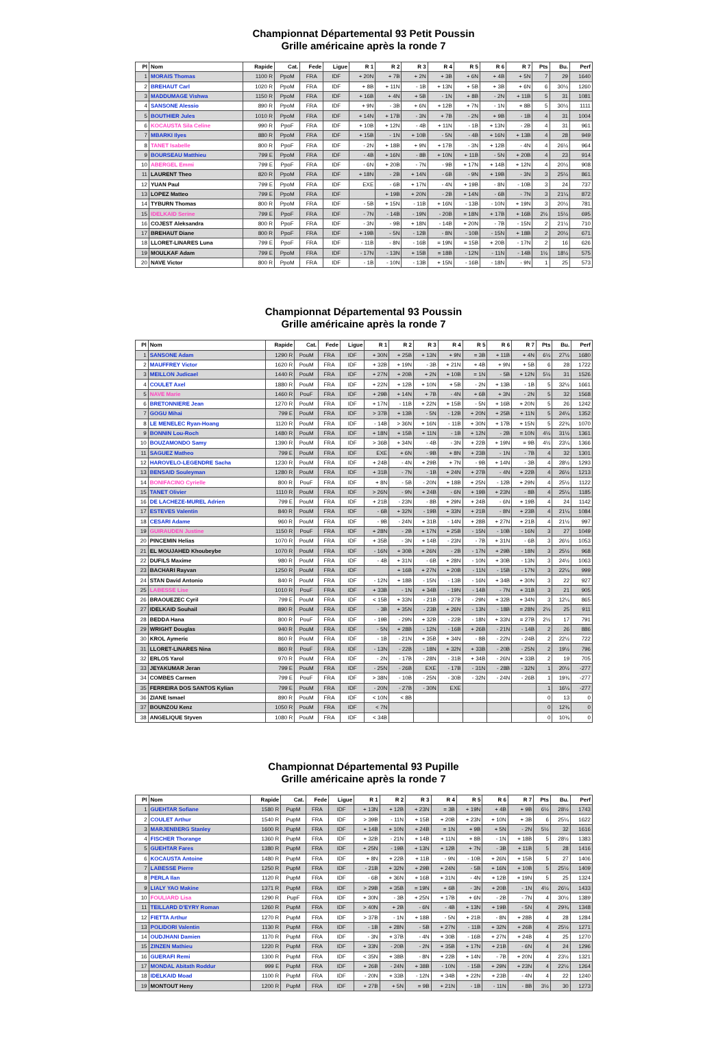Championnat Départemental 93 Petit Poussin
Grille américaine après la ronde 7
| Pl | Nom | Rapide | Cat. | Fede | Ligue | R 1 | R 2 | R 3 | R 4 | R 5 | R 6 | R 7 | Pts | Bu. | Perf |
| --- | --- | --- | --- | --- | --- | --- | --- | --- | --- | --- | --- | --- | --- | --- | --- |
| 1 | MORAIS Thomas | 1100 R | PpoM | FRA | IDF | + 20N | + 7B | + 2N | + 3B | + 6N | + 4B | + 5N | 7 | 29 | 1640 |
| 2 | BREHAUT Carl | 1020 R | PpoM | FRA | IDF | + 8B | + 11N | - 1B | + 13N | + 5B | + 3B | + 6N | 6 | 30½ | 1260 |
| 3 | MADDUMAGE Vishwa | 1150 R | PpoM | FRA | IDF | + 16B | + 4N | + 5B | - 1N | + 8B | - 2N | + 11B | 5 | 31 | 1081 |
| 4 | SANSONE Alessio | 890 R | PpoM | FRA | IDF | + 9N | - 3B | + 6N | + 12B | + 7N | - 1N | + 8B | 5 | 30½ | 1111 |
| 5 | BOUTHIER Jules | 1010 R | PpoM | FRA | IDF | + 14N | + 17B | - 3N | + 7B | - 2N | + 9B | - 1B | 4 | 31 | 1004 |
| 6 | KOCAUSTA Sila Celine | 990 R | PpoF | FRA | IDF | + 10B | + 12N | - 4B | + 11N | - 1B | + 13N | - 2B | 4 | 31 | 961 |
| 7 | MBARKI Ilyes | 880 R | PpoM | FRA | IDF | + 15B | - 1N | + 10B | - 5N | - 4B | + 16N | + 13B | 4 | 28 | 949 |
| 8 | TANET Isabelle | 800 R | PpoF | FRA | IDF | - 2N | + 18B | + 9N | + 17B | - 3N | + 12B | - 4N | 4 | 26½ | 964 |
| 9 | BOURSEAU Matthieu | 799 E | PpoM | FRA | IDF | - 4B | + 16N | - 8B | + 10N | + 11B | - 5N | + 20B | 4 | 23 | 914 |
| 10 | ABERGEL Emmi | 799 E | PpoF | FRA | IDF | - 6N | + 20B | - 7N | - 9B | + 17N | + 14B | + 12N | 4 | 20½ | 908 |
| 11 | LAURENT Theo | 820 R | PpoM | FRA | IDF | + 18N | - 2B | + 14N | - 6B | - 9N | + 19B | - 3N | 3 | 25½ | 861 |
| 12 | YUAN Paul | 799 E | PpoM | FRA | IDF | EXE | - 6B | + 17N | - 4N | + 19B | - 8N | - 10B | 3 | 24 | 737 |
| 13 | LOPEZ Matteo | 799 E | PpoM | FRA | IDF | | + 19B | + 20N | - 2B | + 14N | - 6B | - 7N | 3 | 21¼ | 872 |
| 14 | TYBURN Thomas | 800 R | PpoM | FRA | IDF | - 5B | + 15N | - 11B | + 16N | - 13B | - 10N | + 19N | 3 | 20½ | 781 |
| 15 | IDELKAID Serine | 799 E | PpoF | FRA | IDF | - 7N | - 14B | - 19N | - 20B | = 18N | + 17B | + 16B | 2½ | 15½ | 695 |
| 16 | COJEST Aleksandra | 800 R | PpoF | FRA | IDF | - 3N | - 9B | + 18N | - 14B | + 20N | - 7B | - 15N | 2 | 21½ | 710 |
| 17 | BREHAUT Diane | 800 R | PpoF | FRA | IDF | + 19B | - 5N | - 12B | - 8N | - 10B | - 15N | + 18B | 2 | 20½ | 671 |
| 18 | LLORET-LINARES Luna | 799 E | PpoF | FRA | IDF | - 11B | - 8N | - 16B | = 19N | = 15B | + 20B | - 17N | 2 | 16 | 626 |
| 19 | MOULKAF Adam | 799 E | PpoM | FRA | IDF | - 17N | - 13N | + 15B | = 18B | - 12N | - 11N | - 14B | 1½ | 18½ | 575 |
| 20 | NAVE Victor | 800 R | PpoM | FRA | IDF | - 1B | - 10N | - 13B | + 15N | - 16B | - 18N | - 9N | 1 | 25 | 573 |
Championnat Départemental 93 Poussin
Grille américaine après la ronde 7
| Pl | Nom | Rapide | Cat. | Fede | Ligue | R 1 | R 2 | R 3 | R 4 | R 5 | R 6 | R 7 | Pts | Bu. | Perf |
| --- | --- | --- | --- | --- | --- | --- | --- | --- | --- | --- | --- | --- | --- | --- | --- |
| 1 | SANSONE Adam | 1290 R | PouM | FRA | IDF | + 30N | + 25B | + 13N | + 9N | = 3B | + 11B | + 4N | 6½ | 27½ | 1680 |
| 2 | MAUFFREY Victor | 1620 R | PouM | FRA | IDF | + 32B | + 19N | - 3B | + 21N | + 4B | + 9N | + 5B | 6 | 28 | 1722 |
| 3 | MEILLON Judicael | 1440 R | PouM | FRA | IDF | + 27N | + 20B | + 2N | + 10B | = 1N | - 5B | + 12N | 5½ | 31 | 1526 |
| 4 | COULET Axel | 1880 R | PouM | FRA | IDF | + 22N | + 12B | + 10N | + 5B | - 2N | + 13B | - 1B | 5 | 32½ | 1661 |
| 5 | NAVE Marie | 1460 R | PouF | FRA | IDF | + 29B | + 14N | + 7B | - 4N | + 6B | + 3N | - 2N | 5 | 32 | 1568 |
| 6 | BRETONNIERE Jean | 1270 R | PouM | FRA | IDF | + 17N | - 11B | + 22N | + 15B | - 5N | + 16B | + 20N | 5 | 26 | 1242 |
| 7 | GOGU Mihai | 799 E | PouM | FRA | IDF | > 37B | + 13B | - 5N | - 12B | + 20N | + 25B | + 11N | 5 | 24¼ | 1352 |
| 8 | LE MENELEC Ryan-Hoang | 1120 R | PouM | FRA | IDF | - 14B | > 36N | + 16N | - 11B | + 30N | + 17B | + 15N | 5 | 22¾ | 1070 |
| 9 | BONNIN Lou-Roch | 1480 R | PouM | FRA | IDF | + 18N | + 15B | + 11N | - 1B | + 12N | - 2B | = 10N | 4½ | 31½ | 1361 |
| 10 | BOUZAMONDO Samy | 1390 R | PouM | FRA | IDF | > 36B | + 34N | - 4B | - 3N | + 22B | + 19N | = 9B | 4½ | 23¼ | 1366 |
| 11 | SAGUEZ Matheo | 799 E | PouM | FRA | IDF | EXE | + 6N | - 9B | + 8N | + 23B | - 1N | - 7B | 4 | 32 | 1301 |
| 12 | HAROVELO-LEGENDRE Sacha | 1230 R | PouM | FRA | IDF | + 24B | - 4N | + 29B | + 7N | - 9B | + 14N | - 3B | 4 | 28½ | 1293 |
| 13 | BENSAID Souleyman | 1280 R | PouM | FRA | IDF | + 31B | - 7N | - 1B | + 24N | + 27B | - 4N | + 22B | 4 | 26½ | 1213 |
| 14 | BONIFACINO Cyrielle | 800 R | PouF | FRA | IDF | + 8N | - 5B | - 20N | + 18B | + 25N | - 12B | + 29N | 4 | 25½ | 1122 |
| 15 | TANET Olivier | 1110 R | PouM | FRA | IDF | > 26N | - 9N | + 24B | - 6N | + 19B | + 23N | - 8B | 4 | 25¼ | 1185 |
| 16 | DE LACHEZE-MUREL Adrien | 799 E | PouM | FRA | IDF | + 21B | - 23N | - 8B | + 29N | + 24B | - 6N | + 19B | 4 | 24 | 1142 |
| 17 | ESTEVES Valentin | 840 R | PouM | FRA | IDF | - 6B | + 32N | - 19B | + 33N | + 21B | - 8N | + 23B | 4 | 21¼ | 1084 |
| 18 | CESARI Adame | 960 R | PouM | FRA | IDF | - 9B | - 24N | + 31B | - 14N | + 28B | + 27N | + 21B | 4 | 21½ | 997 |
| 19 | GUIRAUDEN Justine | 1150 R | PouF | FRA | IDF | + 28N | - 2B | + 17N | + 25B | - 15N | - 10B | - 16N | 3 | 27 | 1049 |
| 20 | PINCEMIN Helias | 1070 R | PouM | FRA | IDF | + 35B | - 3N | + 14B | - 23N | - 7B | + 31N | - 6B | 3 | 26½ | 1053 |
| 21 | EL MOUJAHED Khoubeybe | 1070 R | PouM | FRA | IDF | - 16N | + 30B | + 26N | - 2B | - 17N | + 29B | - 18N | 3 | 25½ | 968 |
| 22 | DUFILS Maxime | 980 R | PouM | FRA | IDF | - 4B | + 31N | - 6B | + 28N | - 10N | + 30B | - 13N | 3 | 24½ | 1063 |
| 23 | BACHARI Rayvan | 1250 R | PouM | FRA | IDF | | + 16B | + 27N | + 20B | - 11N | - 15B | - 17N | 3 | 22¼ | 999 |
| 24 | STAN David Antonio | 840 R | PouM | FRA | IDF | - 12N | + 18B | - 15N | - 13B | - 16N | + 34B | + 30N | 3 | 22 | 927 |
| 25 | LABESSE Lise | 1010 R | PouF | FRA | IDF | + 33B | - 1N | + 34B | - 19N | - 14B | - 7N | + 31B | 3 | 21 | 905 |
| 26 | BRAOUEZEC Cyril | 799 E | PouM | FRA | IDF | < 15B | + 33N | - 21B | - 27B | - 29N | + 32B | + 34N | 3 | 12¼ | 865 |
| 27 | IDELKAID Souhail | 890 R | PouM | FRA | IDF | - 3B | + 35N | - 23B | + 26N | - 13N | - 18B | = 28N | 2½ | 25 | 911 |
| 28 | BEDDA Hana | 800 R | PouF | FRA | IDF | - 19B | - 29N | + 32B | - 22B | - 18N | + 33N | = 27B | 2½ | 17 | 791 |
| 29 | WRIGHT Douglas | 940 R | PouM | FRA | IDF | - 5N | + 28B | - 12N | - 16B | + 26B | - 21N | - 14B | 2 | 26 | 886 |
| 30 | KROL Aymeric | 860 R | PouM | FRA | IDF | - 1B | - 21N | + 35B | + 34N | - 8B | - 22N | - 24B | 2 | 22½ | 722 |
| 31 | LLORET-LINARES Nina | 860 R | PouF | FRA | IDF | - 13N | - 22B | - 18N | + 32N | + 33B | - 20B | - 25N | 2 | 19½ | 796 |
| 32 | ERLOS Yarol | 970 R | PouM | FRA | IDF | - 2N | - 17B | - 28N | - 31B | + 34B | - 26N | + 33B | 2 | 19 | 705 |
| 33 | JEYAKUMAR Jeran | 799 E | PouM | FRA | IDF | - 25N | - 26B | EXE | - 17B | - 31N | - 28B | - 32N | 1 | 20½ | -277 |
| 34 | COMBES Carmen | 799 E | PouF | FRA | IDF | > 38N | - 10B | - 25N | - 30B | - 32N | - 24N | - 26B | 1 | 19¾ | -277 |
| 35 | FERREIRA DOS SANTOS Kylian | 799 E | PouM | FRA | IDF | - 20N | - 27B | - 30N | EXE | | | | 1 | 16¼ | -277 |
| 36 | ZIANE Ismael | 890 R | PouM | FRA | IDF | < 10N | < 8B | | | | | | 0 | 13 | 0 |
| 37 | BOUNZOU Kenz | 1050 R | PouM | FRA | IDF | < 7N | | | | | | | 0 | 12¾ | 0 |
| 38 | ANGELIQUE Styven | 1080 R | PouM | FRA | IDF | < 34B | | | | | | | 0 | 10¾ | 0 |
Championnat Départemental 93 Pupille
Grille américaine après la ronde 7
| Pl | Nom | Rapide | Cat. | Fede | Ligue | R 1 | R 2 | R 3 | R 4 | R 5 | R 6 | R 7 | Pts | Bu. | Perf |
| --- | --- | --- | --- | --- | --- | --- | --- | --- | --- | --- | --- | --- | --- | --- | --- |
| 1 | GUEHTAR Sofiane | 1580 R | PupM | FRA | IDF | + 13N | + 12B | + 23N | = 3B | + 19N | + 4B | + 9B | 6½ | 28½ | 1743 |
| 2 | COULET Arthur | 1540 R | PupM | FRA | IDF | > 39B | - 11N | + 15B | + 20B | + 23N | + 10N | + 3B | 6 | 25¼ | 1622 |
| 3 | MARJENBERG Stanley | 1600 R | PupM | FRA | IDF | + 14B | + 10N | + 24B | = 1N | + 9B | + 5N | - 2N | 5½ | 32 | 1616 |
| 4 | FISCHER Thorange | 1360 R | PupM | FRA | IDF | + 32B | - 21N | + 14B | + 11N | + 8B | - 1N | + 18B | 5 | 28½ | 1383 |
| 5 | GUEHTAR Fares | 1380 R | PupM | FRA | IDF | + 25N | - 19B | + 13N | + 12B | + 7N | - 3B | + 11B | 5 | 28 | 1416 |
| 6 | KOCAUSTA Antoine | 1480 R | PupM | FRA | IDF | + 8N | + 22B | + 11B | - 9N | - 10B | + 26N | + 15B | 5 | 27 | 1406 |
| 7 | LABESSE Pierre | 1250 R | PupM | FRA | IDF | - 21B | + 32N | + 29B | + 24N | - 5B | + 16N | + 10B | 5 | 25½ | 1409 |
| 8 | PERLA Ilan | 1120 R | PupM | FRA | IDF | - 6B | + 36N | + 16B | + 31N | - 4N | + 12B | + 19N | 5 | 25 | 1324 |
| 9 | LIALY YAO Makine | 1371 R | PupM | FRA | IDF | > 29B | + 35B | = 19N | + 6B | - 3N | + 20B | - 1N | 4½ | 26¼ | 1433 |
| 10 | FOULIARD Lisa | 1290 R | PupF | FRA | IDF | + 30N | - 3B | + 25N | + 17B | + 6N | - 2B | - 7N | 4 | 30½ | 1389 |
| 11 | TEILLARD D'EYRY Roman | 1260 R | PupM | FRA | IDF | > 40N | + 2B | - 6N | - 4B | + 13N | + 19B | - 5N | 4 | 29¾ | 1348 |
| 12 | FIETTA Arthur | 1270 R | PupM | FRA | IDF | > 37B | - 1N | + 18B | - 5N | + 21B | - 8N | + 28B | 4 | 28 | 1284 |
| 13 | POLIDORI Valentin | 1130 R | PupM | FRA | IDF | - 1B | + 28N | - 5B | + 27N | - 11B | + 32N | + 26B | 4 | 25½ | 1271 |
| 14 | OUDJHANI Damien | 1170 R | PupM | FRA | IDF | - 3N | + 37B | - 4N | + 30B | - 16B | + 27N | + 24B | 4 | 25 | 1270 |
| 15 | ZINZEN Mathieu | 1220 R | PupM | FRA | IDF | + 33N | - 20B | - 2N | + 35B | + 17N | + 21B | - 6N | 4 | 24 | 1296 |
| 16 | GUERAFI Remi | 1300 R | PupM | FRA | IDF | < 35N | + 38B | - 8N | + 22B | + 14N | - 7B | + 20N | 4 | 23½ | 1321 |
| 17 | MONDAL Abitath Roddur | 999 E | PupM | FRA | IDF | + 26B | - 24N | + 38B | - 10N | - 15B | + 29N | + 23N | 4 | 22½ | 1264 |
| 18 | IDELKAID Moad | 1100 R | PupM | FRA | IDF | - 20N | + 33B | - 12N | + 34B | + 22N | + 23B | - 4N | 4 | 22 | 1240 |
| 19 | MONTOUT Heny | 1200 R | PupM | FRA | IDF | + 27B | + 5N | = 9B | + 21N | - 1B | - 11N | - 8B | 3½ | 30 | 1273 |